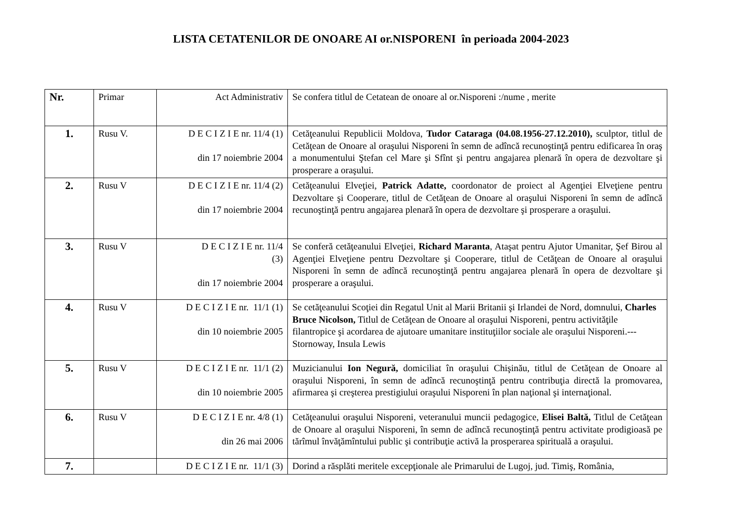LISTA CETATENILOR DE ONOARE AI or.NISPORENI în perioada 2004-2023
| Nr. | Primar | Act Administrativ | Se confera titlul de Cetatean de onoare al or.Nisporeni :/nume , merite |
| 1. | Rusu V. | D E C I Z I E nr. 11/4 (1) din 17 noiembrie 2004 | Cetăţeanului Republicii Moldova, Tudor Cataraga (04.08.1956-27.12.2010), sculptor, titlul de Cetăţean de Onoare al oraşului Nisporeni în semn de adîncă recunoştinţă pentru edificarea în oraş a monumentului Ştefan cel Mare şi Sfînt şi pentru angajarea plenară în opera de dezvoltare şi prosperare a oraşului. |
| 2. | Rusu V | D E C I Z I E nr. 11/4 (2) din 17 noiembrie 2004 | Cetăţeanului Elveţiei, Patrick Adatte, coordonator de proiect al Agenţiei Elveţiene pentru Dezvoltare şi Cooperare, titlul de Cetăţean de Onoare al oraşului Nisporeni în semn de adîncă recunoştinţă pentru angajarea plenară în opera de dezvoltare şi prosperare a oraşului. |
| 3. | Rusu V | D E C I Z I E nr. 11/4 (3) din 17 noiembrie 2004 | Se conferă cetăţeanului Elveţiei, Richard Maranta , Ataşat pentru Ajutor Umanitar, Şef Birou al Agenţiei Elveţiene pentru Dezvoltare şi Cooperare, titlul de Cetăţean de Onoare al oraşului Nisporeni în semn de adîncă recunoştinţă pentru angajarea plenară în opera de dezvoltare şi prosperare a oraşului. |
| 4. | Rusu V | D E C I Z I E nr. 11/1 (1) din 10 noiembrie 2005 | Se cetăţeanului Scoţiei din Regatul Unit al Marii Britanii şi Irlandei de Nord, domnului, Charles Bruce Nicolson, Titlul de Cetăţean de Onoare al oraşului Nisporeni, pentru activităţile filantropice şi acordarea de ajutoare umanitare instituţiilor sociale ale oraşului Nisporeni.---Stornoway, Insula Lewis |
| 5. | Rusu V | D E C I Z I E nr. 11/1 (2) din 10 noiembrie 2005 | Muzicianului Ion Negură, domiciliat în oraşului Chişinău, titlul de Cetăţean de Onoare al oraşului Nisporeni, în semn de adîncă recunoştinţă pentru contribuţia directă la promovarea, afirmarea şi creşterea prestigiului oraşului Nisporeni în plan naţional şi internaţional. |
| 6. | Rusu V | D E C I Z I E nr. 4/8 (1) din 26 mai 2006 | Cetăţeanului oraşului Nisporeni, veteranului muncii pedagogice, Elisei Baltă, Titlul de Cetăţean de Onoare al oraşului Nisporeni, în semn de adîncă recunoştinţă pentru activitate prodigioasă pe tărîmul învăţămîntului public şi contribuţie activă la prosperarea spirituală a oraşului. |
| 7. | | D E C I Z I E nr. 11/1 (3) | Dorind a răsplăti meritele excepţionale ale Primarului de Lugoj, jud. Timiş, România, |